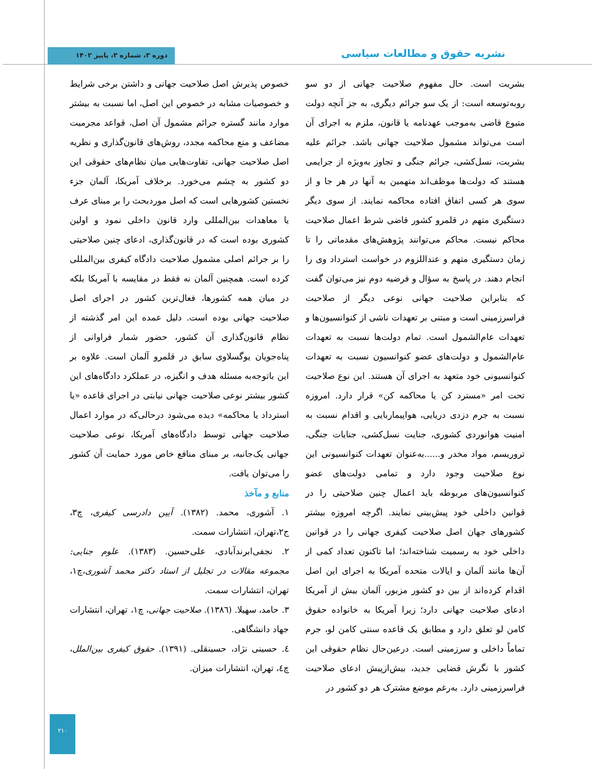نشریه حقوق و مطالعات سیاسی
دوره ۳، شماره ۳، پاییز ۱۴۰۲
بشریت است. حال مفهوم صلاحیت جهانی از دو سو روبه‌توسعه است: از یک سو جرائم دیگری، به جز آنچه دولت متبوع قاضی به‌موجب عهدنامه یا قانون، ملزم به اجرای آن است می‌تواند مشمول صلاحیت جهانی باشد. جرائم علیه بشریت، نسل‌کشی، جرائم جنگی و تجاوز به‌ویژه از جرایمی هستند که دولت‌ها موظف‌اند متهمین به آنها در هر جا و از سوی هر کسی اتفاق افتاده محاکمه نمایند. از سوی دیگر دستگیری متهم در قلمرو کشور قاضی شرط اعمال صلاحیت محاکم نیست. محاکم می‌توانند پژوهش‌های مقدماتی را تا زمان دستگیری متهم و عنداللزوم در خواست استرداد وی را انجام دهند. در پاسخ به سؤال و فرضیه دوم نیز می‌توان گفت که بنابراین صلاحیت جهانی نوعی دیگر از صلاحیت فراسرزمینی است و مبتنی بر تعهدات ناشی از کنوانسیون‌ها و تعهدات عام‌الشمول است. تمام دولت‌ها نسبت به تعهدات عام‌الشمول و دولت‌های عضو کنوانسیون نسبت به تعهدات کنوانسیونی خود متعهد به اجرای آن هستند. این نوع صلاحیت تحت امر «مسترد کن یا محاکمه کن» قرار دارد. امروزه نسبت به جرم دزدی دریایی، هواپیماربایی و اقدام نسبت به امنیت هوانوردی کشوری، جنایت نسل‌کشی، جنایات جنگی، تروریسم، مواد مخدر و......به‌عنوان تعهدات کنوانسیونی این نوع صلاحیت وجود دارد و تمامی دولت‌های عضو کنوانسیون‌های مربوطه باید اعمال چنین صلاحیتی را در قوانین داخلی خود پیش‌بینی نمایند. اگرچه امروزه بیشتر کشورهای جهان اصل صلاحیت کیفری جهانی را در قوانین داخلی خود به رسمیت شناخته‌اند؛ اما تاکنون تعداد کمی از آن‌ها مانند آلمان و ایالات متحده آمریکا به اجرای این اصل اقدام کرده‌اند از بین دو کشور مزبور، آلمان بیش از آمریکا ادعای صلاحیت جهانی دارد؛ زیرا آمریکا به خانواده حقوق کامن لو تعلق دارد و مطابق یک قاعده سنتی کامن لو، جرم تماماً داخلی و سرزمینی است. درعین‌حال نظام حقوقی این کشور با نگرش قضایی جدید، بیش‌ازپیش ادعای صلاحیت فراسرزمینی دارد. به‌رغم موضع مشترک هر دو کشور در
خصوص پذیرش اصل صلاحیت جهانی و داشتن برخی شرایط و خصوصیات مشابه در خصوص این اصل، اما نسبت به بیشتر موارد مانند گستره جرائم مشمول آن اصل، قواعد مجرمیت مضاعف و منع محاکمه مجدد، روش‌های قانون‌گذاری و نظریه اصل صلاحیت جهانی، تفاوت‌هایی میان نظام‌های حقوقی این دو کشور به چشم می‌خورد. برخلاف آمریکا، آلمان جزء نخستین کشورهایی است که اصل موردبحث را بر مبنای عرف یا معاهدات بین‌المللی وارد قانون داخلی نمود و اولین کشوری بوده است که در قانون‌گذاری، ادعای چنین صلاحیتی را بر جرائم اصلی مشمول صلاحیت دادگاه کیفری بین‌المللی کرده است. همچنین آلمان نه فقط در مقایسه با آمریکا بلکه در میان همه کشورها، فعال‌ترین کشور در اجرای اصل صلاحیت جهانی بوده است. دلیل عمده این امر گذشته از نظام قانون‌گذاری آن کشور، حضور شمار فراوانی از پناه‌جویان یوگسلاوی سابق در قلمرو آلمان است. علاوه بر این باتوجه‌به مسئله هدف و انگیزه، در عملکرد دادگاه‌های این کشور بیشتر نوعی صلاحیت جهانی نیابتی در اجرای قاعده «یا استرداد یا محاکمه» دیده می‌شود درحالی‌که در موارد اعمال صلاحیت جهانی توسط دادگاه‌های آمریکا، نوعی صلاحیت جهانی یک‌جانبه، بر مبنای منافع خاص مورد حمایت آن کشور را می‌توان یافت.
منابع و مآخذ
۱. آشوری، محمد. (۱۳۸۲). آیین دادرسی کیفری، چ۳، ج۲،تهران، انتشارات سمت.
۲. نجفی‌ابرندآبادی، علی‌حسین. (۱۳۸۳). علوم جنایی: مجموعه مقالات در تجلیل از استاد دکتر محمد آشوری،چ۱، تهران، انتشارات سمت.
۳. حامد، سهیلا. (۱۳۸٦). صلاحیت جهانی، چ۱، تهران، انتشارات جهاد دانشگاهی.
٤. حسینی نژاد، حسینقلی. (۱۳۹۱). حقوق کیفری بین‌الملل، چ٤، تهران، انتشارات میزان.
۲۱۰